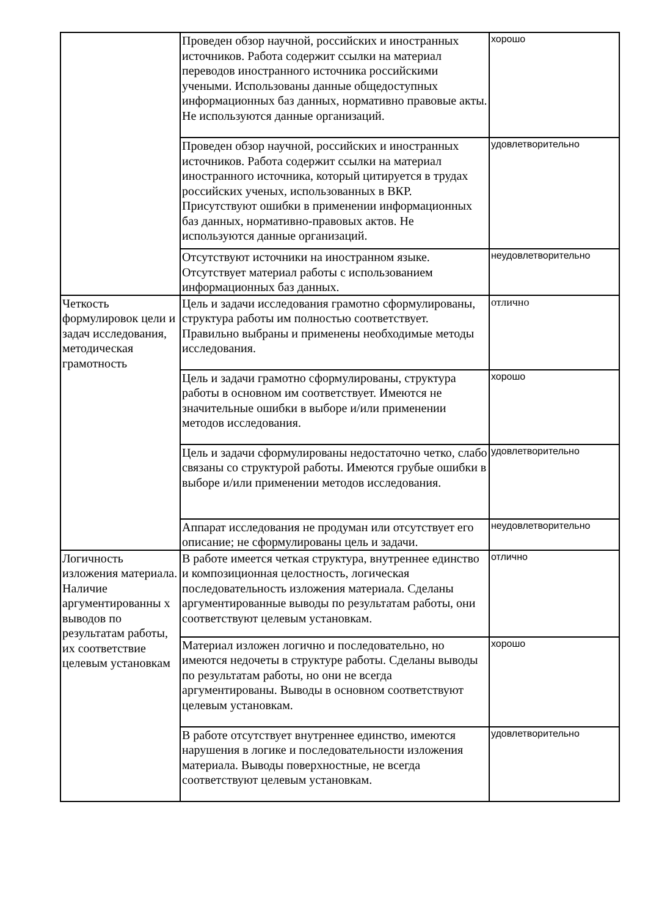| | Проведен обзор научной, российских и иностранных источников. Работа содержит ссылки на материал переводов иностранного источника российскими учеными. Использованы данные общедоступных информационных баз данных, нормативно правовые акты. Не используются данные организаций. | хорошо |
| | Проведен обзор научной, российских и иностранных источников. Работа содержит ссылки на материал иностранного источника, который цитируется в трудах российских ученых, использованных в ВКР. Присутствуют ошибки в применении информационных баз данных, нормативно-правовых актов. Не используются данные организаций. | удовлетворительно |
| | Отсутствуют источники на иностранном языке. Отсутствует материал работы с использованием информационных баз данных. | неудовлетворительно |
| Четкость формулировок цели и задач исследования, методическая грамотность | Цель и задачи исследования грамотно сформулированы, структура работы им полностью соответствует. Правильно выбраны и применены необходимые методы исследования. | отлично |
| | Цель и задачи грамотно сформулированы, структура работы в основном им соответствует. Имеются не значительные ошибки в выборе и/или применении методов исследования. | хорошо |
| | Цель и задачи сформулированы недостаточно четко, слабо связаны со структурой работы. Имеются грубые ошибки в выборе и/или применении методов исследования. | удовлетворительно |
| | Аппарат исследования не продуман или отсутствует его описание; не сформулированы цель и задачи. | неудовлетворительно |
| Логичность изложения материала. Наличие аргументированны х выводов по результатам работы, их соответствие целевым установкам | В работе имеется четкая структура, внутреннее единство и композиционная целостность, логическая последовательность изложения материала. Сделаны аргументированные выводы по результатам работы, они соответствуют целевым установкам. | отлично |
| | Материал изложен логично и последовательно, но имеются недочеты в структуре работы. Сделаны выводы по результатам работы, но они не всегда аргументированы. Выводы в основном соответствуют целевым установкам. | хорошо |
| | В работе отсутствует внутреннее единство, имеются нарушения в логике и последовательности изложения материала. Выводы поверхностные, не всегда соответствуют целевым установкам. | удовлетворительно |